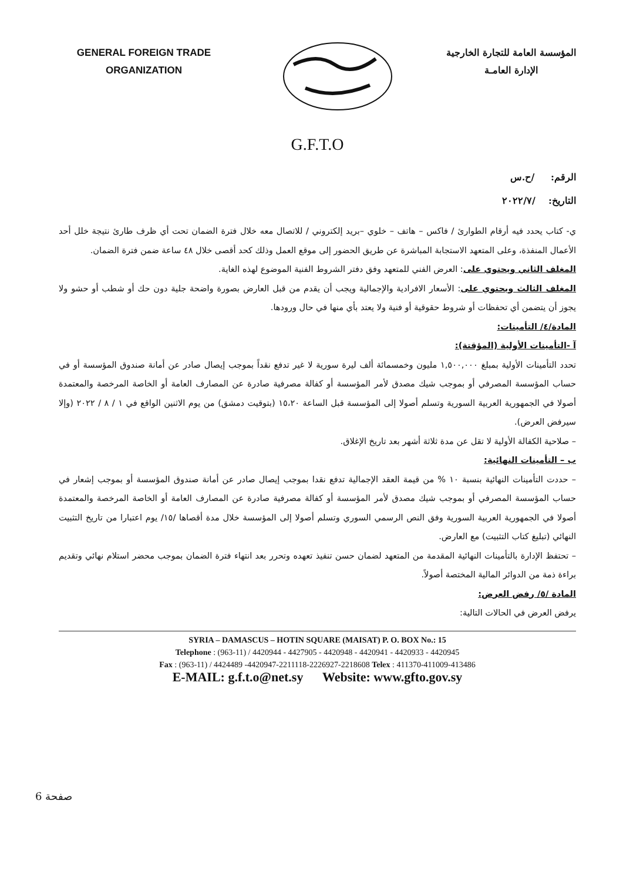GENERAL FOREIGN TRADE
ORGANIZATION
المؤسسة العامة للتجارة الخارجية
الإدارة العامـة
G.F.T.O
الرقم: /ح.س
التاريخ: /٢٠٢٢/٧
ي- كتاب يحدد فيه أرقام الطوارئ / فاكس – هاتف – خلوي –بريد إلكتروني / للاتصال معه خلال فترة الضمان تحت أي ظرف طارئ نتيجة خلل أحد الأعمال المنفذة، وعلى المتعهد الاستجابة المباشرة عن طريق الحضور إلى موقع العمل وذلك كحد أقصى خلال ٤٨ ساعة ضمن فترة الضمان.
المغلف الثاني ويحتوي على: العرض الفني للمتعهد وفق دفتر الشروط الفنية الموضوع لهذه الغاية.
المغلف الثالث ويحتوي على: الأسعار الافرادية والإجمالية ويجب أن يقدم من قبل العارض بصورة واضحة جلية دون حك أو شطب أو حشو ولا يجوز أن يتضمن أي تحفظات أو شروط حقوقية أو فنية ولا يعتد بأي منها في حال ورودها.
المادة/٤/ التأمينات:
آ -التأمينات الأولية (المؤقتة):
تحدد التأمينات الأولية بمبلغ ١,٥٠٠,٠٠٠ مليون وخمسمائة ألف ليرة سورية لا غير تدفع نقداً بموجب إيصال صادر عن أمانة صندوق المؤسسة أو في حساب المؤسسة المصرفي أو بموجب شيك مصدق لأمر المؤسسة أو كفالة مصرفية صادرة عن المصارف العامة أو الخاصة المرخصة والمعتمدة أصولا في الجمهورية العربية السورية وتسلم أصولا إلى المؤسسة قبل الساعة ١٥،٢٠ (بتوقيت دمشق) من يوم الاثنين الواقع في ١ / ٨ / ٢٠٢٢ (وإلا سيرفض العرض).
– صلاحية الكفالة الأولية لا تقل عن مدة ثلاثة أشهر بعد تاريخ الإغلاق.
ب – التأمينات النهائية:
– حددت التأمينات النهائية بنسبة ١٠ % من قيمة العقد الإجمالية تدفع نقدا بموجب إيصال صادر عن أمانة صندوق المؤسسة أو بموجب إشعار في حساب المؤسسة المصرفي أو بموجب شيك مصدق لأمر المؤسسة أو كفالة مصرفية صادرة عن المصارف العامة أو الخاصة المرخصة والمعتمدة أصولا في الجمهورية العربية السورية وفق النص الرسمي السوري وتسلم أصولا إلى المؤسسة خلال مدة أقصاها /١٥/ يوم اعتبارا من تاريخ التثبيت النهائي (تبليغ كتاب التثبيت) مع العارض.
– تحتفظ الإدارة بالتأمينات النهائية المقدمة من المتعهد لضمان حسن تنفيذ تعهده وتحرر بعد انتهاء فترة الضمان بموجب محضر استلام نهائي وتقديم براءة ذمة من الدوائر المالية المختصة أصولاً.
المادة /٥/ رفض العرض:
يرفض العرض في الحالات التالية:
SYRIA – DAMASCUS – HOTIN SQUARE (MAISAT) P. O. BOX No.: 15
Telephone : (963-11) / 4420944 - 4427905 - 4420948 - 4420941 - 4420933 - 4420945
Fax : (963-11) / 4424489 -4420947-2211118-2226927-2218608 Telex : 411370-411009-413486
E-MAIL: g.f.t.o@net.sy Website: www.gfto.gov.sy
صفحة 6